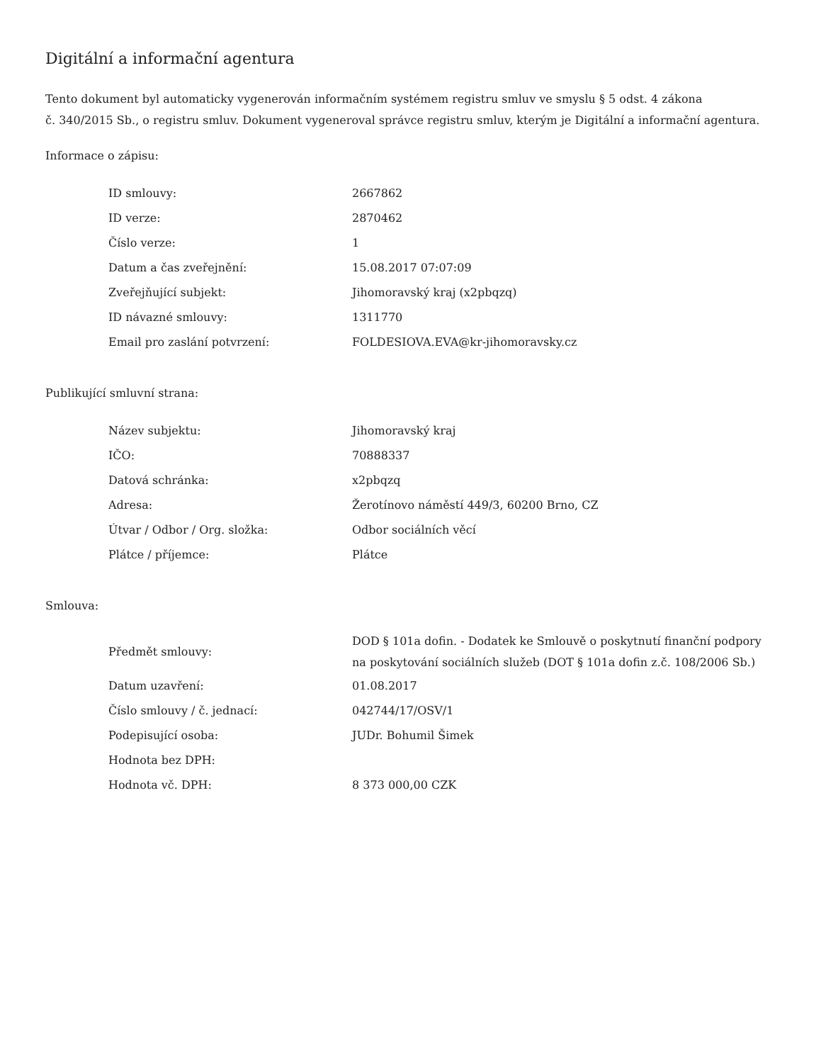Digitální a informační agentura
Tento dokument byl automaticky vygenerován informačním systémem registru smluv ve smyslu § 5 odst. 4 zákona
č. 340/2015 Sb., o registru smluv. Dokument vygeneroval správce registru smluv, kterým je Digitální a informační agentura.
Informace o zápisu:
| ID smlouvy: | 2667862 |
| ID verze: | 2870462 |
| Číslo verze: | 1 |
| Datum a čas zveřejnění: | 15.08.2017 07:07:09 |
| Zveřejňující subjekt: | Jihomoravský kraj (x2pbqzq) |
| ID návazné smlouvy: | 1311770 |
| Email pro zaslání potvrzení: | FOLDESIOVA.EVA@kr-jihomoravsky.cz |
Publikující smluvní strana:
| Název subjektu: | Jihomoravský kraj |
| IČO: | 70888337 |
| Datová schránka: | x2pbqzq |
| Adresa: | Žerotínovo náměstí 449/3, 60200 Brno, CZ |
| Útvar / Odbor / Org. složka: | Odbor sociálních věcí |
| Plátce / příjemce: | Plátce |
Smlouva:
| Předmět smlouvy: | DOD § 101a dofin. - Dodatek ke Smlouvě o poskytnutí finanční podpory na poskytování sociálních služeb (DOT § 101a dofin z.č. 108/2006 Sb.) |
| Datum uzavření: | 01.08.2017 |
| Číslo smlouvy / č. jednací: | 042744/17/OSV/1 |
| Podepisující osoba: | JUDr. Bohumil Šimek |
| Hodnota bez DPH: | |
| Hodnota vč. DPH: | 8 373 000,00 CZK |